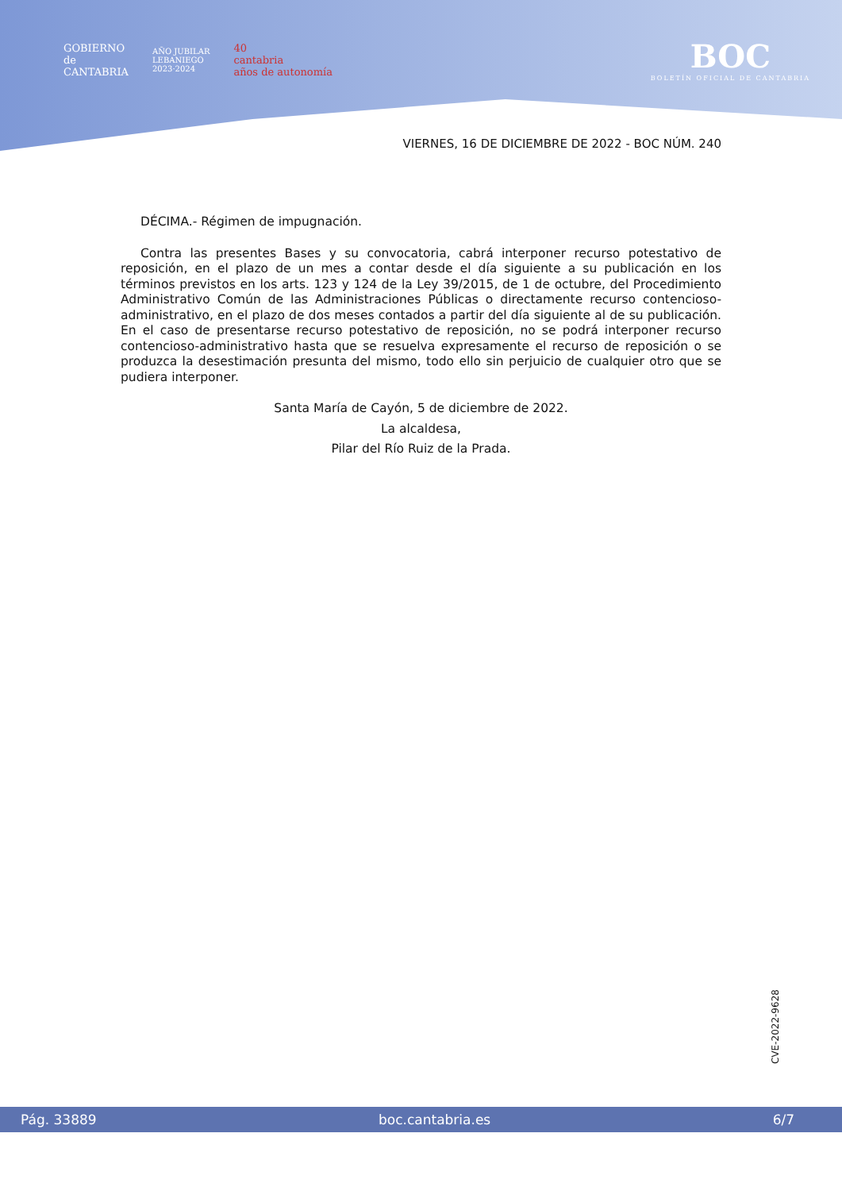GOBIERNO
de
CANTABRIA
AÑO JUBILAR
LEBANIEGO
2023·2024
40
cantabria
años de autonomía
BOC
BOLETÍN OFICIAL DE CANTABRIA
VIERNES, 16 DE DICIEMBRE DE 2022 - BOC NÚM. 240
DÉCIMA.- Régimen de impugnación.
Contra las presentes Bases y su convocatoria, cabrá interponer recurso potestativo de reposición, en el plazo de un mes a contar desde el día siguiente a su publicación en los términos previstos en los arts. 123 y 124 de la Ley 39/2015, de 1 de octubre, del Procedimiento Administrativo Común de las Administraciones Públicas o directamente recurso contencioso-administrativo, en el plazo de dos meses contados a partir del día siguiente al de su publicación. En el caso de presentarse recurso potestativo de reposición, no se podrá interponer recurso contencioso-administrativo hasta que se resuelva expresamente el recurso de reposición o se produzca la desestimación presunta del mismo, todo ello sin perjuicio de cualquier otro que se pudiera interponer.
Santa María de Cayón, 5 de diciembre de 2022.
La alcaldesa,
Pilar del Río Ruiz de la Prada.
CVE-2022-9628
Pág. 33889 boc.cantabria.es 6/7